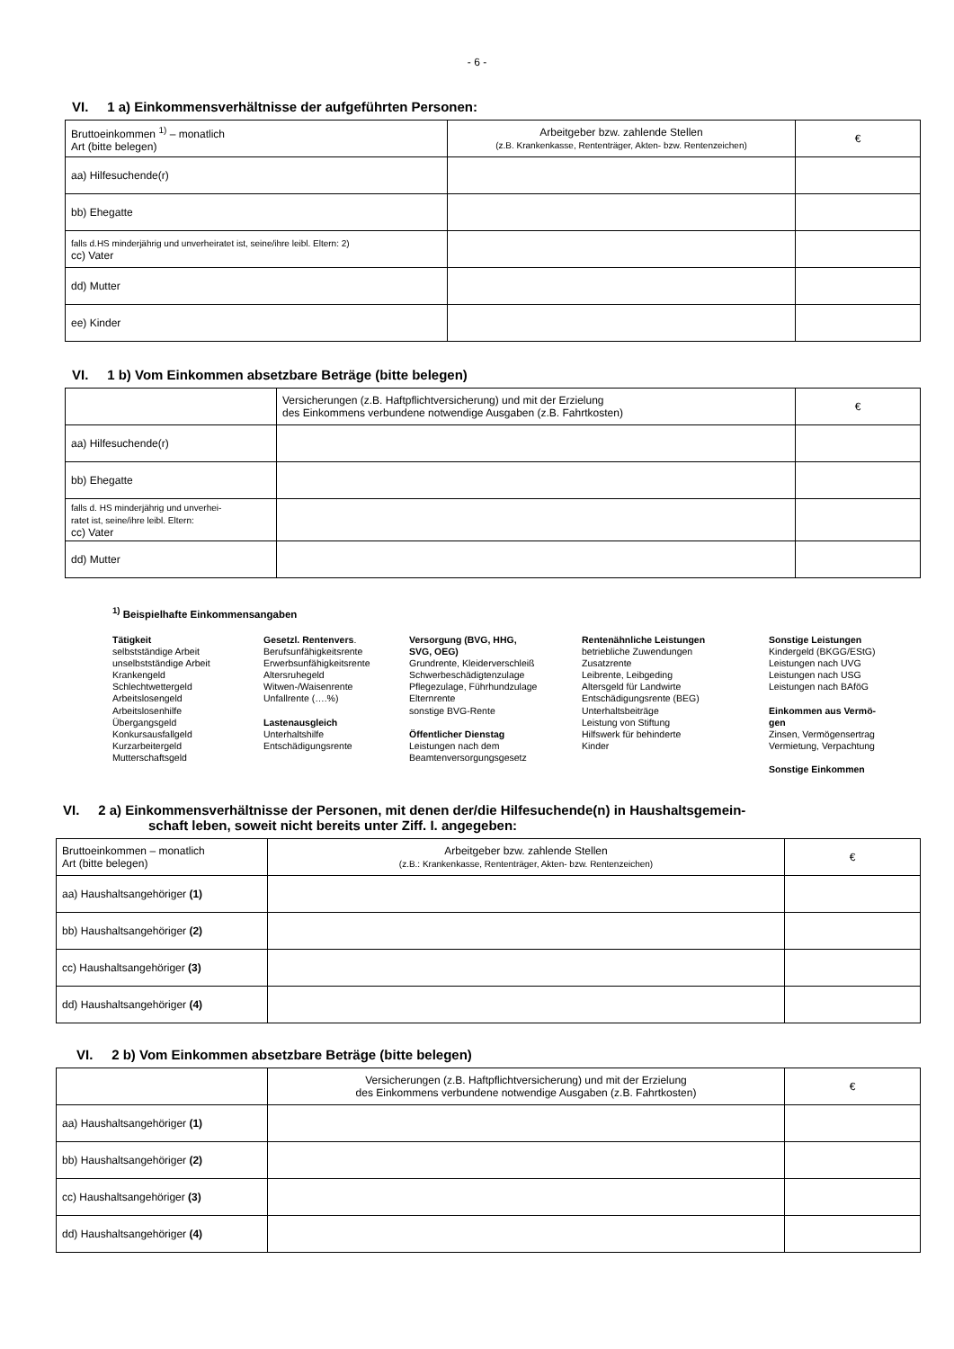- 6 -
VI. 1 a) Einkommensverhältnisse der aufgeführten Personen:
| Bruttoeinkommen <sup>1)</sup> – monatlich Art (bitte belegen) | Arbeitgeber bzw. zahlende Stellen (z.B. Krankenkasse, Rententräger, Akten- bzw. Rentenzeichen) | € |
| aa) Hilfesuchende(r) | | |
| bb) Ehegatte | | |
| falls d.HS minderjährig und unverheiratet ist, seine/ihre leibl. Eltern: 2) cc) Vater | | |
| dd) Mutter | | |
| ee) Kinder | | |
VI. 1 b) Vom Einkommen absetzbare Beträge (bitte belegen)
| | Versicherungen (z.B. Haftpflichtversicherung) und mit der Erzielung des Einkommens verbundene notwendige Ausgaben (z.B. Fahrtkosten) | € |
| aa) Hilfesuchende(r) | | |
| bb) Ehegatte | | |
| falls d. HS minderjährig und unverhei- ratet ist, seine/ihre leibl. Eltern: cc) Vater | | |
| dd) Mutter | | |
<sup>1)</sup> Beispielhafte Einkommensangaben
Tätigkeit
selbstständige Arbeit
unselbstständige Arbeit
Krankengeld
Schlechtwettergeld
Arbeitslosengeld
Arbeitslosenhilfe
Übergangsgeld
Konkursausfallgeld
Kurzarbeitergeld
Mutterschaftsgeld
Gesetzl. Rentenvers.
Berufsunfähigkeitsrente
Erwerbsunfähigkeitsrente
Altersruhegeld
Witwen-/Waisenrente
Unfallrente (….%)
Lastenausgleich
Unterhaltshilfe
Entschädigungsrente
Versorgung (BVG, HHG,
SVG, OEG)
Grundrente, Kleiderverschleiß
Schwerbeschädigtenzulage
Pflegezulage, Führhundzulage
Elternrente
sonstige BVG-Rente
Öffentlicher Dienstag
Leistungen nach dem
Beamtenversorgungsgesetz
Rentenähnliche Leistungen
betriebliche Zuwendungen
Zusatzrente
Leibrente, Leibgeding
Altersgeld für Landwirte
Entschädigungsrente (BEG)
Unterhaltsbeiträge
Leistung von Stiftung
Hilfswerk für behinderte
Kinder
Sonstige Leistungen
Kindergeld (BKGG/EStG)
Leistungen nach UVG
Leistungen nach USG
Leistungen nach BAföG
Einkommen aus Vermö-
gen
Zinsen, Vermögensertrag
Vermietung, Verpachtung
Sonstige Einkommen
VI. 2 a) Einkommensverhältnisse der Personen, mit denen der/die Hilfesuchende(n) in Haushaltsgemein-
schaft leben, soweit nicht bereits unter Ziff. I. angegeben:
| Bruttoeinkommen – monatlich Art (bitte belegen) | Arbeitgeber bzw. zahlende Stellen (z.B.: Krankenkasse, Rententräger, Akten- bzw. Rentenzeichen) | € |
| aa) Haushaltsangehöriger (1) | | |
| bb) Haushaltsangehöriger (2) | | |
| cc) Haushaltsangehöriger (3) | | |
| dd) Haushaltsangehöriger (4) | | |
VI. 2 b) Vom Einkommen absetzbare Beträge (bitte belegen)
| | Versicherungen (z.B. Haftpflichtversicherung) und mit der Erzielung des Einkommens verbundene notwendige Ausgaben (z.B. Fahrtkosten) | € |
| aa) Haushaltsangehöriger (1) | | |
| bb) Haushaltsangehöriger (2) | | |
| cc) Haushaltsangehöriger (3) | | |
| dd) Haushaltsangehöriger (4) | | |